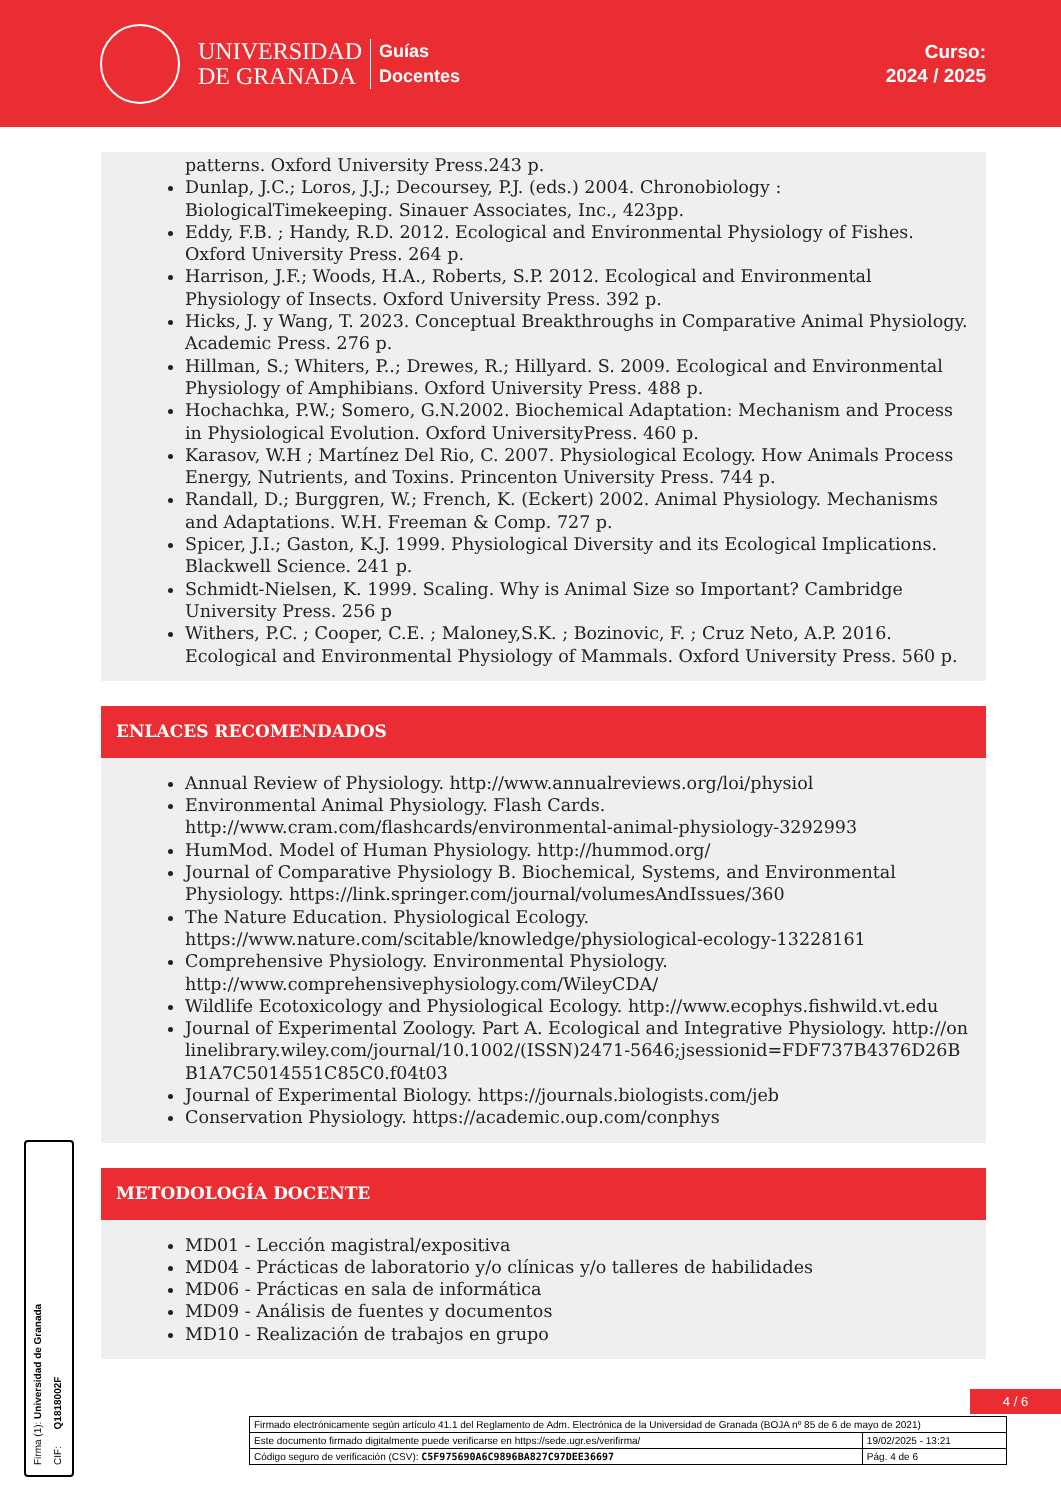UNIVERSIDAD
DE GRANADA
Guías
Docentes
Curso:
2024 / 2025
patterns. Oxford University Press.243 p.
Dunlap, J.C.; Loros, J.J.; Decoursey, P.J. (eds.) 2004. Chronobiology : BiologicalTimekeeping. Sinauer Associates, Inc., 423pp.
Eddy, F.B. ; Handy, R.D. 2012. Ecological and Environmental Physiology of Fishes. Oxford University Press. 264 p.
Harrison, J.F.; Woods, H.A., Roberts, S.P. 2012. Ecological and Environmental Physiology of Insects. Oxford University Press. 392 p.
Hicks, J. y Wang, T. 2023. Conceptual Breakthroughs in Comparative Animal Physiology. Academic Press. 276 p.
Hillman, S.; Whiters, P..; Drewes, R.; Hillyard. S. 2009. Ecological and Environmental Physiology of Amphibians. Oxford University Press. 488 p.
Hochachka, P.W.; Somero, G.N.2002. Biochemical Adaptation: Mechanism and Process in Physiological Evolution. Oxford UniversityPress. 460 p.
Karasov, W.H ; Martínez Del Rio, C. 2007. Physiological Ecology. How Animals Process Energy, Nutrients, and Toxins. Princenton University Press. 744 p.
Randall, D.; Burggren, W.; French, K. (Eckert) 2002. Animal Physiology. Mechanisms and Adaptations. W.H. Freeman & Comp. 727 p.
Spicer, J.I.; Gaston, K.J. 1999. Physiological Diversity and its Ecological Implications. Blackwell Science. 241 p.
Schmidt-Nielsen, K. 1999. Scaling. Why is Animal Size so Important? Cambridge University Press. 256 p
Withers, P.C. ; Cooper, C.E. ; Maloney,S.K. ; Bozinovic, F. ; Cruz Neto, A.P. 2016. Ecological and Environmental Physiology of Mammals. Oxford University Press. 560 p.
ENLACES RECOMENDADOS
Annual Review of Physiology. http://www.annualreviews.org/loi/physiol
Environmental Animal Physiology. Flash Cards. http://www.cram.com/flashcards/environmental-animal-physiology-3292993
HumMod. Model of Human Physiology. http://hummod.org/
Journal of Comparative Physiology B. Biochemical, Systems, and Environmental Physiology. https://link.springer.com/journal/volumesAndIssues/360
The Nature Education. Physiological Ecology. https://www.nature.com/scitable/knowledge/physiological-ecology-13228161
Comprehensive Physiology. Environmental Physiology. http://www.comprehensivephysiology.com/WileyCDA/
Wildlife Ecotoxicology and Physiological Ecology. http://www.ecophys.fishwild.vt.edu
Journal of Experimental Zoology. Part A. Ecological and Integrative Physiology. http://onlinelibrary.wiley.com/journal/10.1002/(ISSN)2471-5646;jsessionid=FDF737B4376D26BB1A7C5014551C85C0.f04t03
Journal of Experimental Biology. https://journals.biologists.com/jeb
Conservation Physiology. https://academic.oup.com/conphys
METODOLOGÍA DOCENTE
MD01 - Lección magistral/expositiva
MD04 - Prácticas de laboratorio y/o clínicas y/o talleres de habilidades
MD06 - Prácticas en sala de informática
MD09 - Análisis de fuentes y documentos
MD10 - Realización de trabajos en grupo
4 / 6
| Firmado electrónicamente según artículo 41.1 del Reglamento de Adm. Electrónica de la Universidad de Granada (BOJA nº 85 de 6 de mayo de 2021) | |
| Este documento firmado digitalmente puede verificarse en https://sede.ugr.es/verifirma/ | 19/02/2025 - 13:21 |
| Código seguro de verificación (CSV): C5F975690A6C9896BA827C97DEE36697 | Pág. 4 de 6 |
Firma (1): Universidad de Granada
CIF: Q1818002F